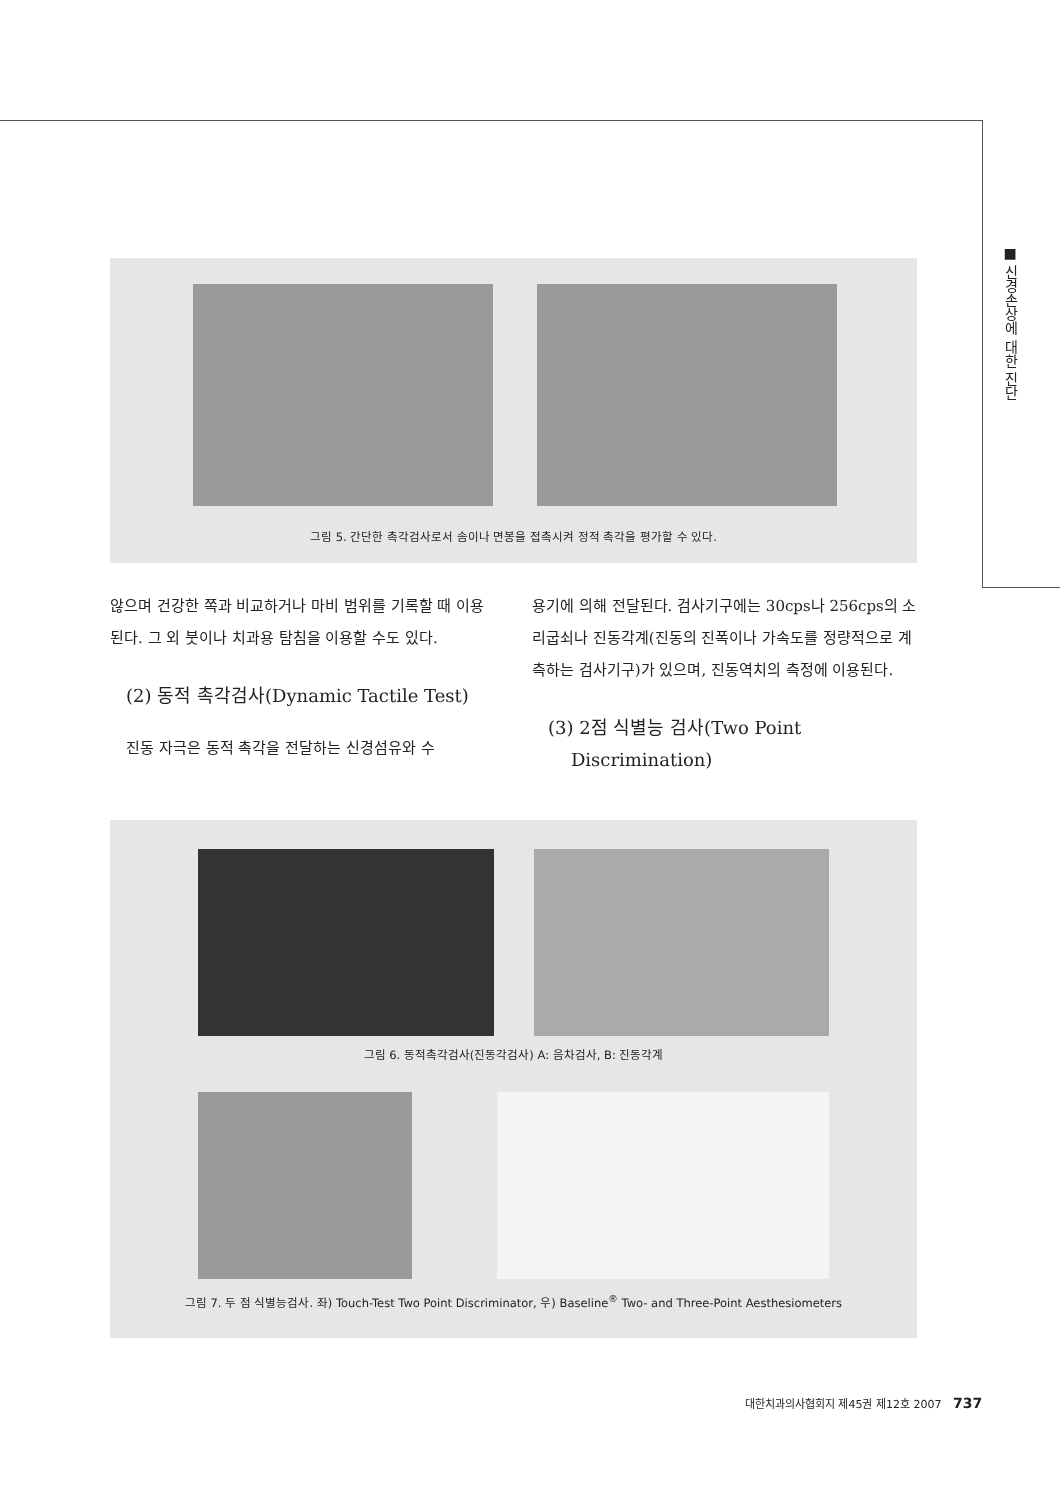■ 신경손상에 대한 진단
그림 5. 간단한 촉각검사로서 솜이나 면봉을 접촉시켜 정적 촉각을 평가할 수 있다.
않으며 건강한 쪽과 비교하거나 마비 범위를 기록할 때 이용된다. 그 외 붓이나 치과용 탐침을 이용할 수도 있다.
(2) 동적 촉각검사(Dynamic Tactile Test)
진동 자극은 동적 촉각을 전달하는 신경섬유와 수
용기에 의해 전달된다. 검사기구에는 30cps나 256cps의 소리굽쇠나 진동각계(진동의 진폭이나 가속도를 정량적으로 계측하는 검사기구)가 있으며, 진동역치의 측정에 이용된다.
(3) 2점 식별능 검사(Two Point
Discrimination)
그림 6. 동적촉각검사(진동각검사) A: 음차검사, B: 진동각계
그림 7. 두 점 식별능검사. 좌) Touch-Test Two Point Discriminator, 우) Baseline<sup>®</sup> Two- and Three-Point Aesthesiometers
대한치과의사협회지 제45권 제12호 2007 737